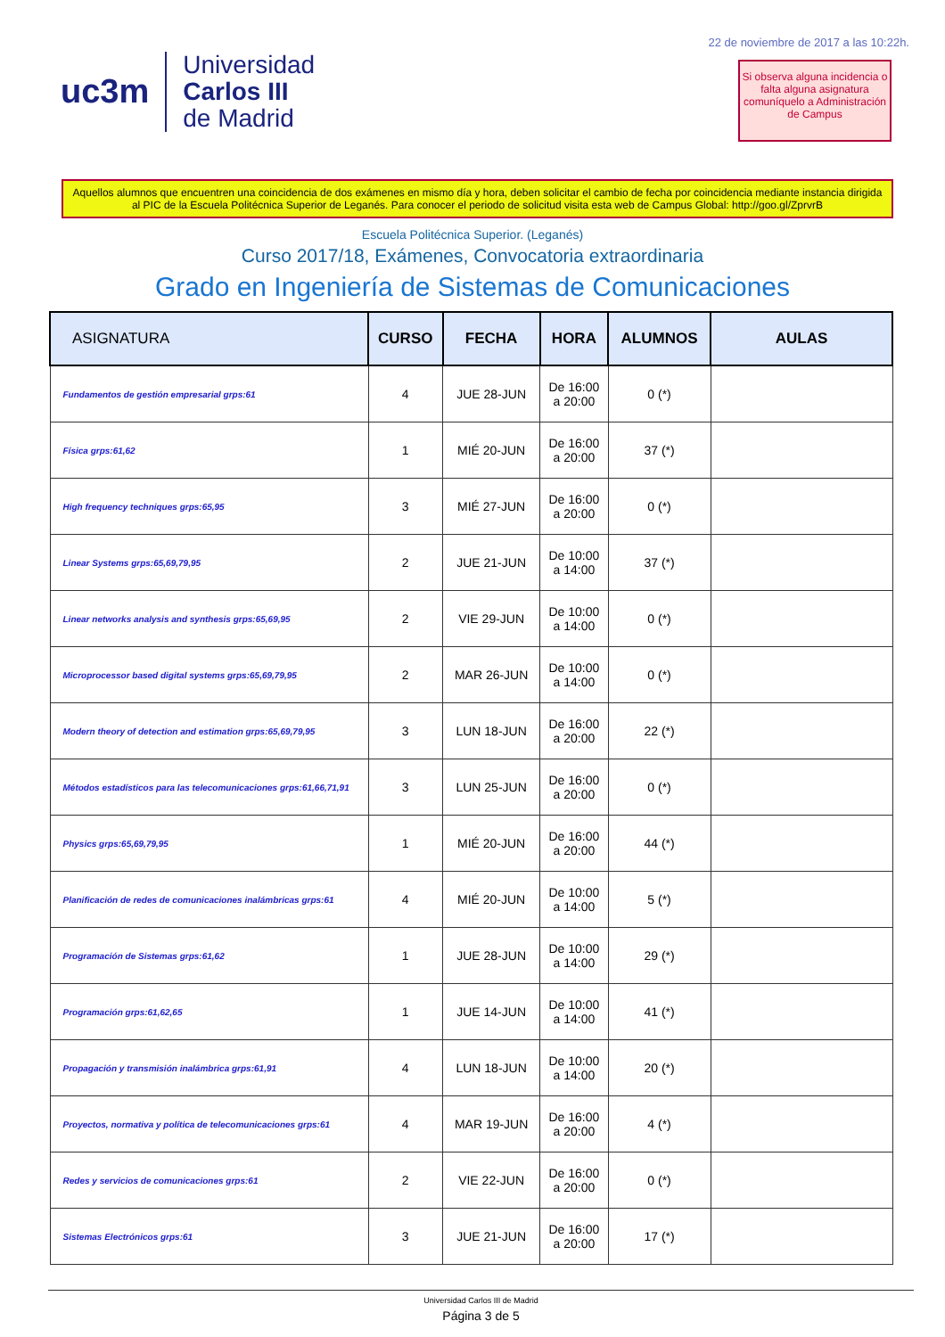uc3m
Universidad
Carlos III
de Madrid
22 de noviembre de 2017 a las 10:22h.
Si observa alguna incidencia o falta alguna asignatura comuníquelo a Administración de Campus
Aquellos alumnos que encuentren una coincidencia de dos exámenes en mismo día y hora, deben solicitar el cambio de fecha por coincidencia mediante instancia dirigida al PIC de la Escuela Politécnica Superior de Leganés. Para conocer el periodo de solicitud visita esta web de Campus Global: http://goo.gl/ZprvrB
Escuela Politécnica Superior. (Leganés)
Curso 2017/18, Exámenes, Convocatoria extraordinaria
Grado en Ingeniería de Sistemas de Comunicaciones
| ASIGNATURA | CURSO | FECHA | HORA | ALUMNOS | AULAS |
| --- | --- | --- | --- | --- | --- |
| Fundamentos de gestión empresarial grps:61 | 4 | JUE 28-JUN | De 16:00 a 20:00 | 0 (*) | |
| Física grps:61,62 | 1 | MIÉ 20-JUN | De 16:00 a 20:00 | 37 (*) | |
| High frequency techniques grps:65,95 | 3 | MIÉ 27-JUN | De 16:00 a 20:00 | 0 (*) | |
| Linear Systems grps:65,69,79,95 | 2 | JUE 21-JUN | De 10:00 a 14:00 | 37 (*) | |
| Linear networks analysis and synthesis grps:65,69,95 | 2 | VIE 29-JUN | De 10:00 a 14:00 | 0 (*) | |
| Microprocessor based digital systems grps:65,69,79,95 | 2 | MAR 26-JUN | De 10:00 a 14:00 | 0 (*) | |
| Modern theory of detection and estimation grps:65,69,79,95 | 3 | LUN 18-JUN | De 16:00 a 20:00 | 22 (*) | |
| Métodos estadísticos para las telecomunicaciones grps:61,66,71,91 | 3 | LUN 25-JUN | De 16:00 a 20:00 | 0 (*) | |
| Physics grps:65,69,79,95 | 1 | MIÉ 20-JUN | De 16:00 a 20:00 | 44 (*) | |
| Planificación de redes de comunicaciones inalámbricas grps:61 | 4 | MIÉ 20-JUN | De 10:00 a 14:00 | 5 (*) | |
| Programación de Sistemas grps:61,62 | 1 | JUE 28-JUN | De 10:00 a 14:00 | 29 (*) | |
| Programación grps:61,62,65 | 1 | JUE 14-JUN | De 10:00 a 14:00 | 41 (*) | |
| Propagación y transmisión inalámbrica grps:61,91 | 4 | LUN 18-JUN | De 10:00 a 14:00 | 20 (*) | |
| Proyectos, normativa y política de telecomunicaciones grps:61 | 4 | MAR 19-JUN | De 16:00 a 20:00 | 4 (*) | |
| Redes y servicios de comunicaciones grps:61 | 2 | VIE 22-JUN | De 16:00 a 20:00 | 0 (*) | |
| Sistemas Electrónicos grps:61 | 3 | JUE 21-JUN | De 16:00 a 20:00 | 17 (*) | |
Universidad Carlos III de Madrid
Página 3 de 5